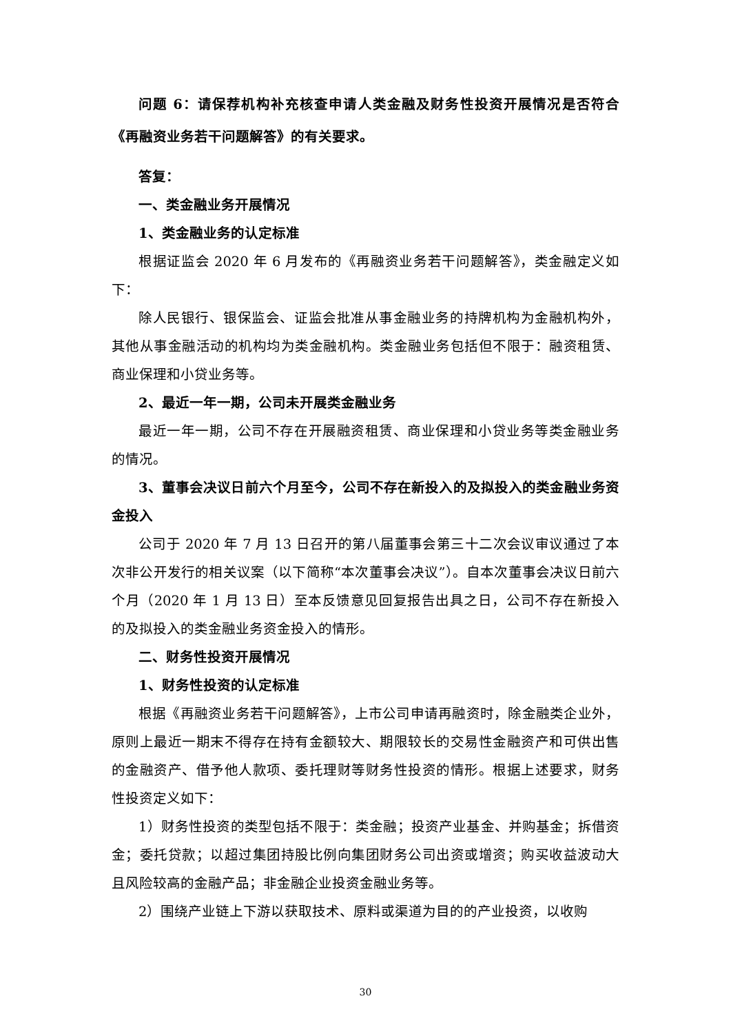问题 6：请保荐机构补充核查申请人类金融及财务性投资开展情况是否符合《再融资业务若干问题解答》的有关要求。
答复：
一、类金融业务开展情况
1、类金融业务的认定标准
根据证监会 2020 年 6 月发布的《再融资业务若干问题解答》，类金融定义如下：
除人民银行、银保监会、证监会批准从事金融业务的持牌机构为金融机构外，其他从事金融活动的机构均为类金融机构。类金融业务包括但不限于：融资租赁、商业保理和小贷业务等。
2、最近一年一期，公司未开展类金融业务
最近一年一期，公司不存在开展融资租赁、商业保理和小贷业务等类金融业务的情况。
3、董事会决议日前六个月至今，公司不存在新投入的及拟投入的类金融业务资金投入
公司于 2020 年 7 月 13 日召开的第八届董事会第三十二次会议审议通过了本次非公开发行的相关议案（以下简称“本次董事会决议”）。自本次董事会决议日前六个月（2020 年 1 月 13 日）至本反馈意见回复报告出具之日，公司不存在新投入的及拟投入的类金融业务资金投入的情形。
二、财务性投资开展情况
1、财务性投资的认定标准
根据《再融资业务若干问题解答》，上市公司申请再融资时，除金融类企业外，原则上最近一期末不得存在持有金额较大、期限较长的交易性金融资产和可供出售的金融资产、借予他人款项、委托理财等财务性投资的情形。根据上述要求，财务性投资定义如下：
1）财务性投资的类型包括不限于：类金融；投资产业基金、并购基金；拆借资金；委托贷款；以超过集团持股比例向集团财务公司出资或增资；购买收益波动大且风险较高的金融产品；非金融企业投资金融业务等。
2）围绕产业链上下游以获取技术、原料或渠道为目的的产业投资，以收购
30